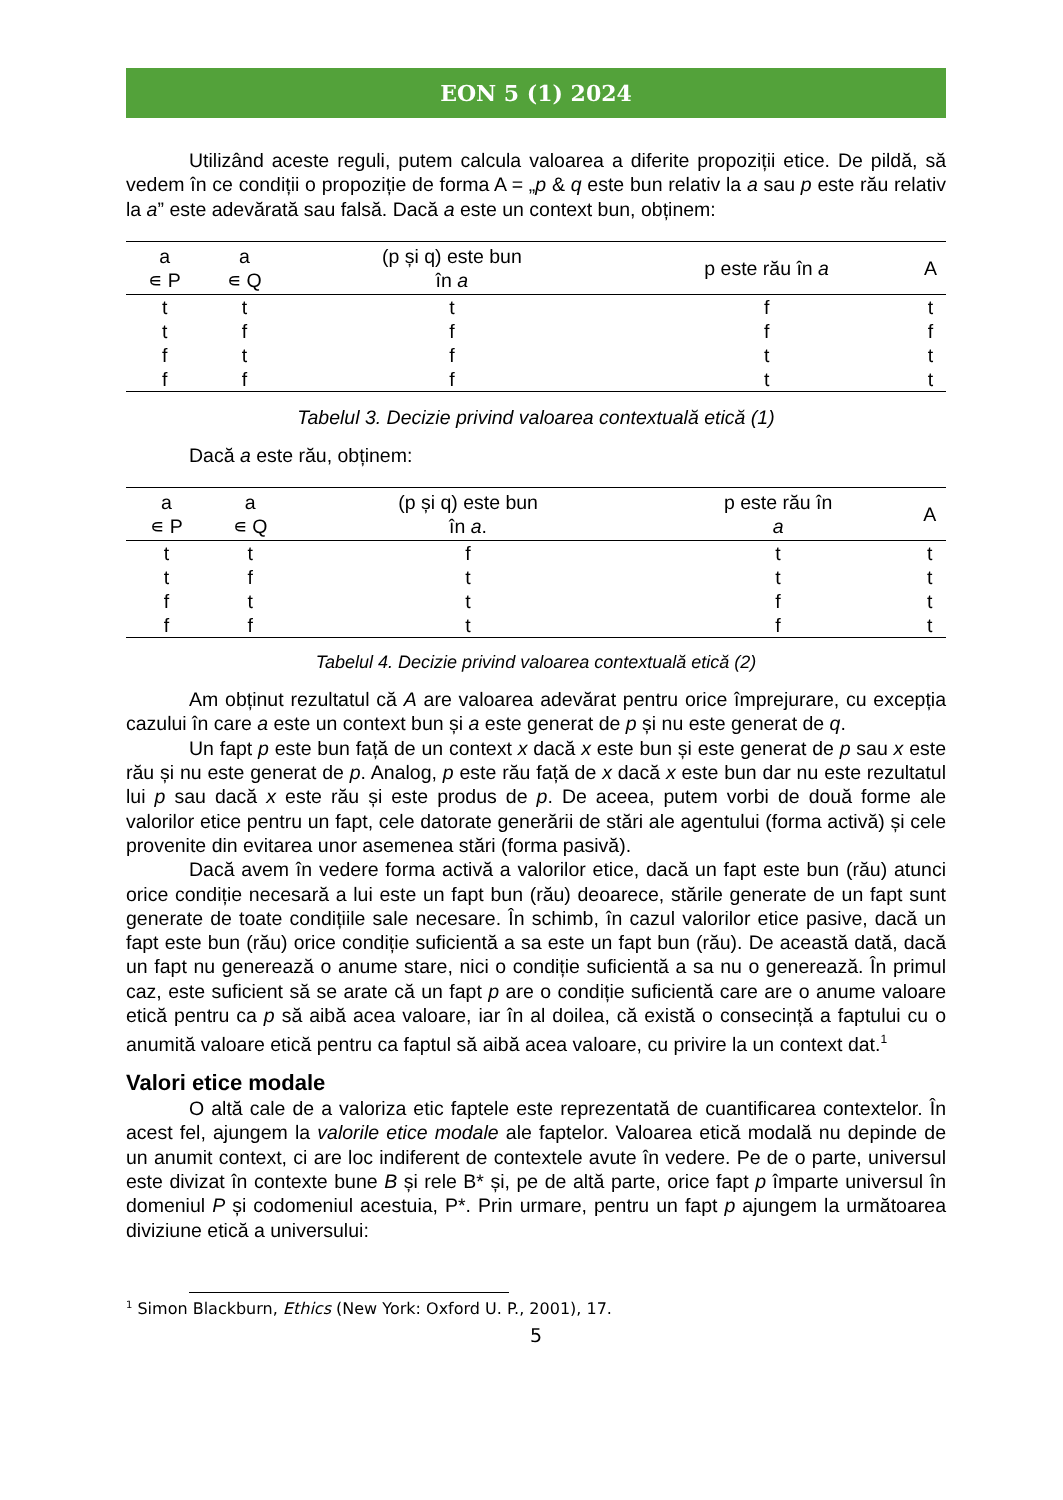EON 5 (1) 2024
Utilizând aceste reguli, putem calcula valoarea a diferite propoziții etice. De pildă, să vedem în ce condiții o propoziție de forma A = „p & q este bun relativ la a sau p este rău relativ la a” este adevărată sau falsă. Dacă a este un context bun, obținem:
| a ∊ P | a ∊ Q | (p și q) este bun în a | p este rău în a | A |
| --- | --- | --- | --- | --- |
| t | t | t | f | t |
| t | f | f | f | f |
| f | t | f | t | t |
| f | f | f | t | t |
Tabelul 3. Decizie privind valoarea contextuală etică (1)
Dacă a este rău, obținem:
| a ∊ P | a ∊ Q | (p și q) este bun în a . | p este rău în a | A |
| --- | --- | --- | --- | --- |
| t | t | f | t | t |
| t | f | t | t | t |
| f | t | t | f | t |
| f | f | t | f | t |
Tabelul 4. Decizie privind valoarea contextuală etică (2)
Am obținut rezultatul că A are valoarea adevărat pentru orice împrejurare, cu excepția cazului în care a este un context bun și a este generat de p și nu este generat de q.
Un fapt p este bun față de un context x dacă x este bun și este generat de p sau x este rău și nu este generat de p. Analog, p este rău față de x dacă x este bun dar nu este rezultatul lui p sau dacă x este rău și este produs de p. De aceea, putem vorbi de două forme ale valorilor etice pentru un fapt, cele datorate generării de stări ale agentului (forma activă) și cele provenite din evitarea unor asemenea stări (forma pasivă).
Dacă avem în vedere forma activă a valorilor etice, dacă un fapt este bun (rău) atunci orice condiție necesară a lui este un fapt bun (rău) deoarece, stările generate de un fapt sunt generate de toate condițiile sale necesare. În schimb, în cazul valorilor etice pasive, dacă un fapt este bun (rău) orice condiție suficientă a sa este un fapt bun (rău). De această dată, dacă un fapt nu generează o anume stare, nici o condiție suficientă a sa nu o generează. În primul caz, este suficient să se arate că un fapt p are o condiție suficientă care are o anume valoare etică pentru ca p să aibă acea valoare, iar în al doilea, că există o consecință a faptului cu o anumită valoare etică pentru ca faptul să aibă acea valoare, cu privire la un context dat.<sup>1</sup>
Valori etice modale
O altă cale de a valoriza etic faptele este reprezentată de cuantificarea contextelor. În acest fel, ajungem la valorile etice modale ale faptelor. Valoarea etică modală nu depinde de un anumit context, ci are loc indiferent de contextele avute în vedere. Pe de o parte, universul este divizat în contexte bune B și rele B* și, pe de altă parte, orice fapt p împarte universul în domeniul P și codomeniul acestuia, P*. Prin urmare, pentru un fapt p ajungem la următoarea diviziune etică a universului:
<sup>1</sup> Simon Blackburn, Ethics (New York: Oxford U. P., 2001), 17.
5